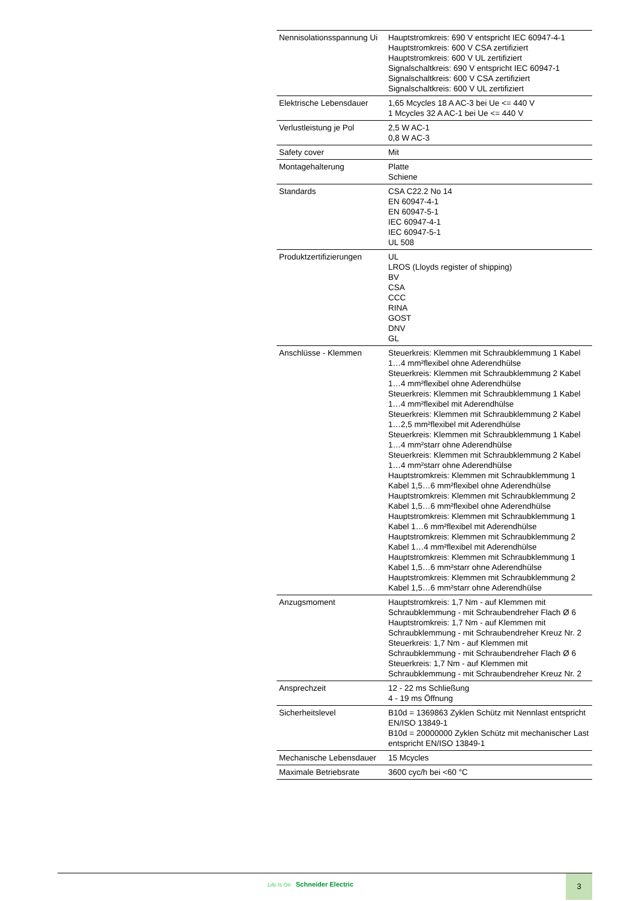| Nennisolationsspannung Ui | Hauptstromkreis: 690 V entspricht IEC 60947-4-1 Hauptstromkreis: 600 V CSA zertifiziert Hauptstromkreis: 600 V UL zertifiziert Signalschaltkreis: 690 V entspricht IEC 60947-1 Signalschaltkreis: 600 V CSA zertifiziert Signalschaltkreis: 600 V UL zertifiziert |
| Elektrische Lebensdauer | 1,65 Mcycles 18 A AC-3 bei Ue <= 440 V 1 Mcycles 32 A AC-1 bei Ue <= 440 V |
| Verlustleistung je Pol | 2,5 W AC-1 0,8 W AC-3 |
| Safety cover | Mit |
| Montagehalterung | Platte Schiene |
| Standards | CSA C22.2 No 14 EN 60947-4-1 EN 60947-5-1 IEC 60947-4-1 IEC 60947-5-1 UL 508 |
| Produktzertifizierungen | UL LROS (Lloyds register of shipping) BV CSA CCC RINA GOST DNV GL |
| Anschlüsse - Klemmen | Steuerkreis: Klemmen mit Schraubklemmung 1 Kabel 1…4 mm²flexibel ohne Aderendhülse Steuerkreis: Klemmen mit Schraubklemmung 2 Kabel 1…4 mm²flexibel ohne Aderendhülse Steuerkreis: Klemmen mit Schraubklemmung 1 Kabel 1…4 mm²flexibel mit Aderendhülse Steuerkreis: Klemmen mit Schraubklemmung 2 Kabel 1…2,5 mm²flexibel mit Aderendhülse Steuerkreis: Klemmen mit Schraubklemmung 1 Kabel 1…4 mm²starr ohne Aderendhülse Steuerkreis: Klemmen mit Schraubklemmung 2 Kabel 1…4 mm²starr ohne Aderendhülse Hauptstromkreis: Klemmen mit Schraubklemmung 1 Kabel 1,5…6 mm²flexibel ohne Aderendhülse Hauptstromkreis: Klemmen mit Schraubklemmung 2 Kabel 1,5…6 mm²flexibel ohne Aderendhülse Hauptstromkreis: Klemmen mit Schraubklemmung 1 Kabel 1…6 mm²flexibel mit Aderendhülse Hauptstromkreis: Klemmen mit Schraubklemmung 2 Kabel 1…4 mm²flexibel mit Aderendhülse Hauptstromkreis: Klemmen mit Schraubklemmung 1 Kabel 1,5…6 mm²starr ohne Aderendhülse Hauptstromkreis: Klemmen mit Schraubklemmung 2 Kabel 1,5…6 mm²starr ohne Aderendhülse |
| Anzugsmoment | Hauptstromkreis: 1,7 Nm - auf Klemmen mit Schraubklemmung - mit Schraubendreher Flach Ø 6 Hauptstromkreis: 1,7 Nm - auf Klemmen mit Schraubklemmung - mit Schraubendreher Kreuz Nr. 2 Steuerkreis: 1,7 Nm - auf Klemmen mit Schraubklemmung - mit Schraubendreher Flach Ø 6 Steuerkreis: 1,7 Nm - auf Klemmen mit Schraubklemmung - mit Schraubendreher Kreuz Nr. 2 |
| Ansprechzeit | 12 - 22 ms Schließung 4 - 19 ms Öffnung |
| Sicherheitslevel | B10d = 1369863 Zyklen Schütz mit Nennlast entspricht EN/ISO 13849-1 B10d = 20000000 Zyklen Schütz mit mechanischer Last entspricht EN/ISO 13849-1 |
| Mechanische Lebensdauer | 15 Mcycles |
| Maximale Betriebsrate | 3600 cyc/h bei <60 °C |
Life Is On Schneider Electric
3